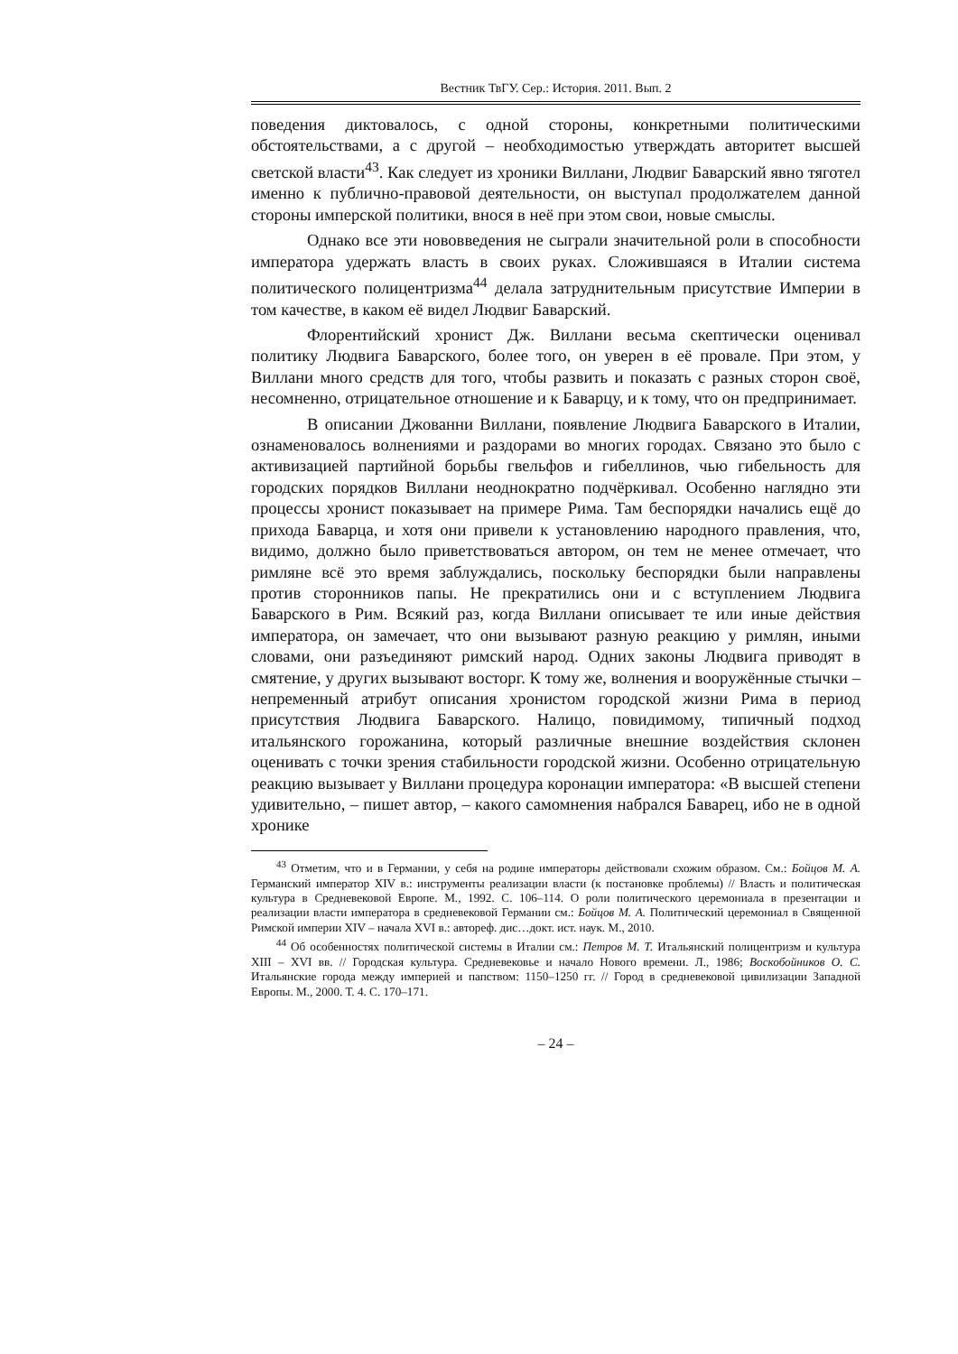Вестник ТвГУ. Сер.: История. 2011. Вып. 2
поведения диктовалось, с одной стороны, конкретными политическими обстоятельствами, а с другой – необходимостью утверждать авторитет высшей светской власти<sup>43</sup>. Как следует из хроники Виллани, Людвиг Баварский явно тяготел именно к публично-правовой деятельности, он выступал продолжателем данной стороны имперской политики, внося в неё при этом свои, новые смыслы.
Однако все эти нововведения не сыграли значительной роли в способности императора удержать власть в своих руках. Сложившаяся в Италии система политического полицентризма<sup>44</sup> делала затруднительным присутствие Империи в том качестве, в каком её видел Людвиг Баварский.
Флорентийский хронист Дж. Виллани весьма скептически оценивал политику Людвига Баварского, более того, он уверен в её провале. При этом, у Виллани много средств для того, чтобы развить и показать с разных сторон своё, несомненно, отрицательное отношение и к Баварцу, и к тому, что он предпринимает.
В описании Джованни Виллани, появление Людвига Баварского в Италии, ознаменовалось волнениями и раздорами во многих городах. Связано это было с активизацией партийной борьбы гвельфов и гибеллинов, чью гибельность для городских порядков Виллани неоднократно подчёркивал. Особенно наглядно эти процессы хронист показывает на примере Рима. Там беспорядки начались ещё до прихода Баварца, и хотя они привели к установлению народного правления, что, видимо, должно было приветствоваться автором, он тем не менее отмечает, что римляне всё это время заблуждались, поскольку беспорядки были направлены против сторонников папы. Не прекратились они и с вступлением Людвига Баварского в Рим. Всякий раз, когда Виллани описывает те или иные действия императора, он замечает, что они вызывают разную реакцию у римлян, иными словами, они разъединяют римский народ. Одних законы Людвига приводят в смятение, у других вызывают восторг. К тому же, волнения и вооружённые стычки – непременный атрибут описания хронистом городской жизни Рима в период присутствия Людвига Баварского. Налицо, повидимому, типичный подход итальянского горожанина, который различные внешние воздействия склонен оценивать с точки зрения стабильности городской жизни. Особенно отрицательную реакцию вызывает у Виллани процедура коронации императора: «В высшей степени удивительно, – пишет автор, – какого самомнения набрался Баварец, ибо не в одной хронике
<sup>43</sup> Отметим, что и в Германии, у себя на родине императоры действовали схожим образом. См.: Бойцов М. А. Германский император XIV в.: инструменты реализации власти (к постановке проблемы) // Власть и политическая культура в Средневековой Европе. М., 1992. С. 106–114. О роли политического церемониала в презентации и реализации власти императора в средневековой Германии см.: Бойцов М. А. Политический церемониал в Священной Римской империи XIV – начала XVI в.: автореф. дис…докт. ист. наук. М., 2010.
<sup>44</sup> Об особенностях политической системы в Италии см.: Петров М. Т. Итальянский полицентризм и культура XIII – XVI вв. // Городская культура. Средневековье и начало Нового времени. Л., 1986; Воскобойников О. С. Итальянские города между империей и папством: 1150–1250 гг. // Город в средневековой цивилизации Западной Европы. М., 2000. Т. 4. С. 170–171.
– 24 –